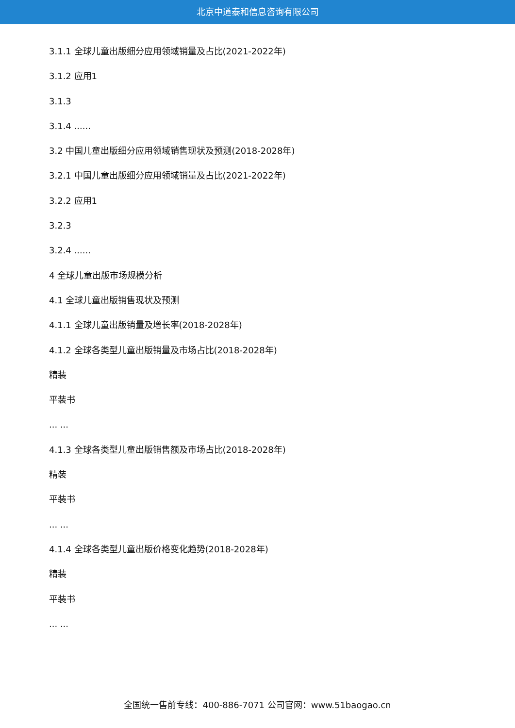北京中道泰和信息咨询有限公司
3.1.1 全球儿童出版细分应用领域销量及占比(2021-2022年)
3.1.2 应用1
3.1.3
3.1.4 ......
3.2 中国儿童出版细分应用领域销售现状及预测(2018-2028年)
3.2.1 中国儿童出版细分应用领域销量及占比(2021-2022年)
3.2.2 应用1
3.2.3
3.2.4 ......
4 全球儿童出版市场规模分析
4.1 全球儿童出版销售现状及预测
4.1.1 全球儿童出版销量及增长率(2018-2028年)
4.1.2 全球各类型儿童出版销量及市场占比(2018-2028年)
精装
平装书
... ...
4.1.3 全球各类型儿童出版销售额及市场占比(2018-2028年)
精装
平装书
... ...
4.1.4 全球各类型儿童出版价格变化趋势(2018-2028年)
精装
平装书
... ...
全国统一售前专线：400-886-7071 公司官网：www.51baogao.cn